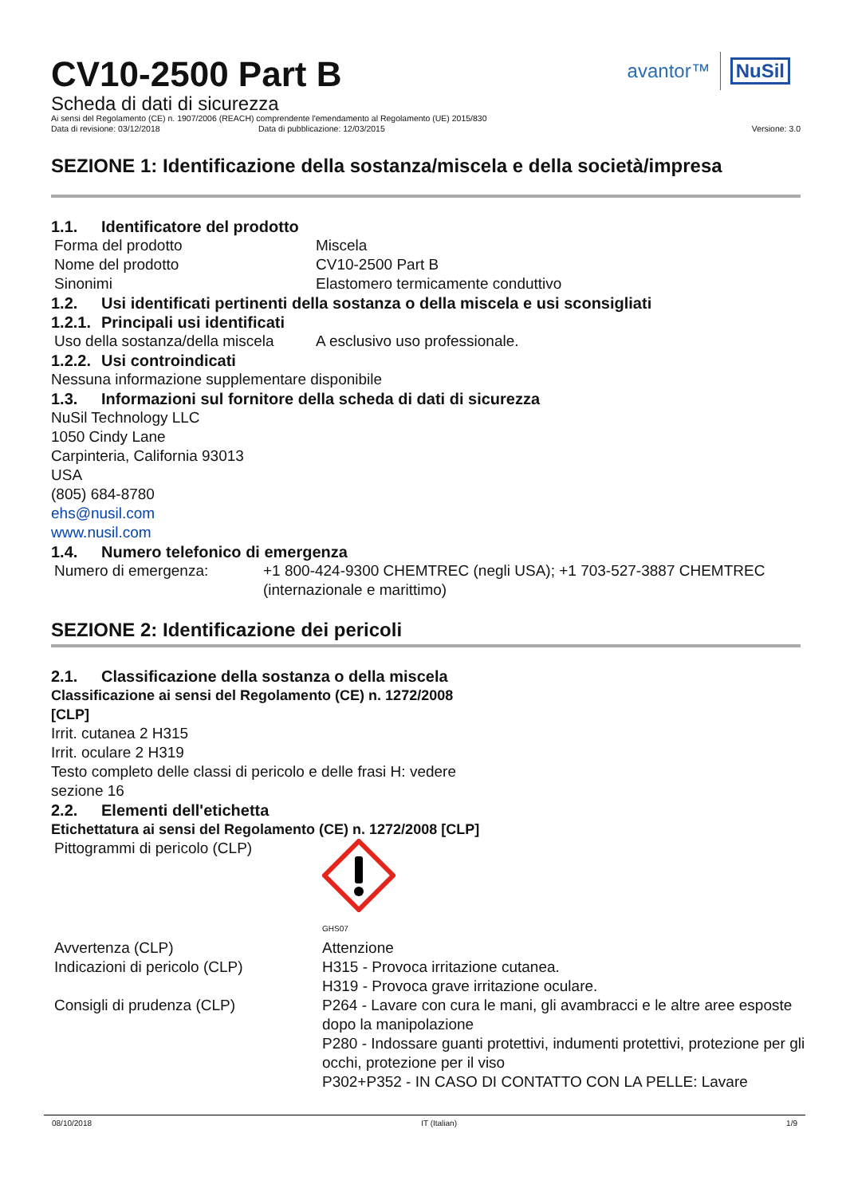avantor™ NuSil
CV10-2500 Part B
Scheda di dati di sicurezza
Ai sensi del Regolamento (CE) n. 1907/2006 (REACH) comprendente l'emendamento al Regolamento (UE) 2015/830
Data di revisione: 03/12/2018 Data di pubblicazione: 12/03/2015 Versione: 3.0
SEZIONE 1: Identificazione della sostanza/miscela e della società/impresa
1.1. Identificatore del prodotto
Forma del prodotto Miscela
Nome del prodotto CV10-2500 Part B
Sinonimi Elastomero termicamente conduttivo
1.2. Usi identificati pertinenti della sostanza o della miscela e usi sconsigliati
1.2.1. Principali usi identificati
Uso della sostanza/della miscela A esclusivo uso professionale.
1.2.2. Usi controindicati
Nessuna informazione supplementare disponibile
1.3. Informazioni sul fornitore della scheda di dati di sicurezza
NuSil Technology LLC
1050 Cindy Lane
Carpinteria, California 93013
USA
(805) 684-8780
ehs@nusil.com
www.nusil.com
1.4. Numero telefonico di emergenza
Numero di emergenza: +1 800-424-9300 CHEMTREC (negli USA); +1 703-527-3887 CHEMTREC (internazionale e marittimo)
SEZIONE 2: Identificazione dei pericoli
2.1. Classificazione della sostanza o della miscela
Classificazione ai sensi del Regolamento (CE) n. 1272/2008
[CLP]
Irrit. cutanea 2 H315
Irrit. oculare 2 H319
Testo completo delle classi di pericolo e delle frasi H: vedere
sezione 16
2.2. Elementi dell'etichetta
Etichettatura ai sensi del Regolamento (CE) n. 1272/2008 [CLP]
Pittogrammi di pericolo (CLP)
GHS07
Avvertenza (CLP) Attenzione
Indicazioni di pericolo (CLP) H315 - Provoca irritazione cutanea.
H319 - Provoca grave irritazione oculare.
Consigli di prudenza (CLP) P264 - Lavare con cura le mani, gli avambracci e le altre aree esposte dopo la manipolazione
P280 - Indossare guanti protettivi, indumenti protettivi, protezione per gli occhi, protezione per il viso
P302+P352 - IN CASO DI CONTATTO CON LA PELLE: Lavare
08/10/2018 IT (Italian) 1/9